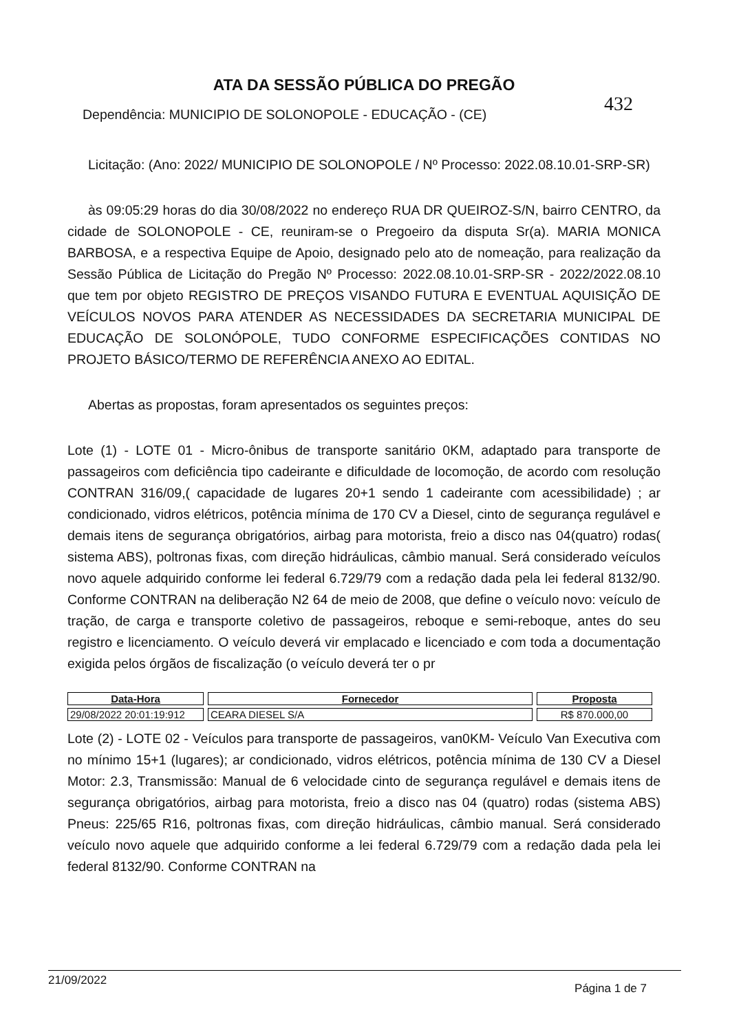ATA DA SESSÃO PÚBLICA DO PREGÃO
432
Dependência: MUNICIPIO DE SOLONOPOLE - EDUCAÇÃO - (CE)
Licitação: (Ano: 2022/ MUNICIPIO DE SOLONOPOLE / Nº Processo: 2022.08.10.01-SRP-SR)
às 09:05:29 horas do dia 30/08/2022 no endereço RUA DR QUEIROZ-S/N, bairro CENTRO, da cidade de SOLONOPOLE - CE, reuniram-se o Pregoeiro da disputa Sr(a). MARIA MONICA BARBOSA, e a respectiva Equipe de Apoio, designado pelo ato de nomeação, para realização da Sessão Pública de Licitação do Pregão Nº Processo: 2022.08.10.01-SRP-SR - 2022/2022.08.10 que tem por objeto REGISTRO DE PREÇOS VISANDO FUTURA E EVENTUAL AQUISIÇÃO DE VEÍCULOS NOVOS PARA ATENDER AS NECESSIDADES DA SECRETARIA MUNICIPAL DE EDUCAÇÃO DE SOLONÓPOLE, TUDO CONFORME ESPECIFICAÇÕES CONTIDAS NO PROJETO BÁSICO/TERMO DE REFERÊNCIA ANEXO AO EDITAL.
Abertas as propostas, foram apresentados os seguintes preços:
Lote (1) - LOTE 01 - Micro-ônibus de transporte sanitário 0KM, adaptado para transporte de passageiros com deficiência tipo cadeirante e dificuldade de locomoção, de acordo com resolução CONTRAN 316/09,( capacidade de lugares 20+1 sendo 1 cadeirante com acessibilidade) ; ar condicionado, vidros elétricos, potência mínima de 170 CV a Diesel, cinto de segurança regulável e demais itens de segurança obrigatórios, airbag para motorista, freio a disco nas 04(quatro) rodas( sistema ABS), poltronas fixas, com direção hidráulicas, câmbio manual. Será considerado veículos novo aquele adquirido conforme lei federal 6.729/79 com a redação dada pela lei federal 8132/90. Conforme CONTRAN na deliberação N2 64 de meio de 2008, que define o veículo novo: veículo de tração, de carga e transporte coletivo de passageiros, reboque e semi-reboque, antes do seu registro e licenciamento. O veículo deverá vir emplacado e licenciado e com toda a documentação exigida pelos órgãos de fiscalização (o veículo deverá ter o pr
| Data-Hora | Fornecedor | Proposta |
| --- | --- | --- |
| 29/08/2022 20:01:19:912 | CEARA DIESEL S/A | R$ 870.000,00 |
Lote (2) - LOTE 02 - Veículos para transporte de passageiros, van0KM- Veículo Van Executiva com no mínimo 15+1 (lugares); ar condicionado, vidros elétricos, potência mínima de 130 CV a Diesel Motor: 2.3, Transmissão: Manual de 6 velocidade cinto de segurança regulável e demais itens de segurança obrigatórios, airbag para motorista, freio a disco nas 04 (quatro) rodas (sistema ABS) Pneus: 225/65 R16, poltronas fixas, com direção hidráulicas, câmbio manual. Será considerado veículo novo aquele que adquirido conforme a lei federal 6.729/79 com a redação dada pela lei federal 8132/90. Conforme CONTRAN na
21/09/2022 Página 1 de 7